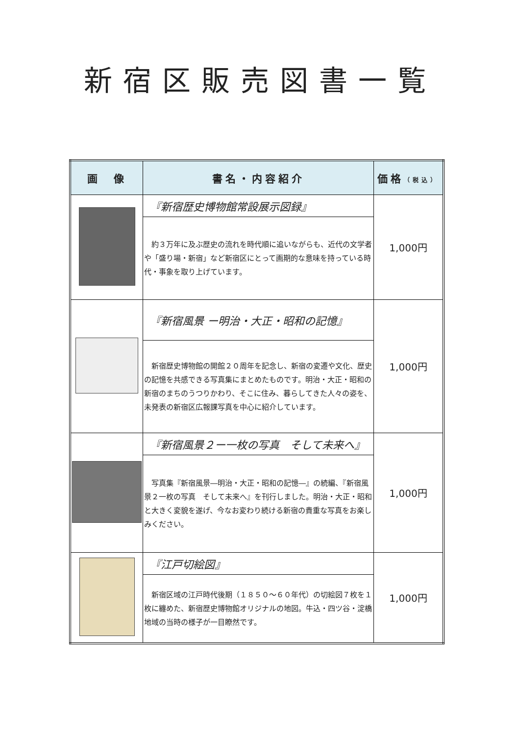新宿区販売図書一覧
| 画 像 | 書名・内容紹介 | 価格 （税込） |
| --- | --- | --- |
| | 『新宿歴史博物館常設展示図録』 | 1,000円 |
| | 約３万年に及ぶ歴史の流れを時代順に追いながらも、近代の文学者や「盛り場・新宿」など新宿区にとって画期的な意味を持っている時代・事象を取り上げています。 | |
| | 『新宿風景 ー明治・大正・昭和の記憶』 | 1,000円 |
| | 新宿歴史博物館の開館２０周年を記念し、新宿の変遷や文化、歴史の記憶を共感できる写真集にまとめたものです。明治・大正・昭和の新宿のまちのうつりかわり、そこに住み、暮らしてきた人々の姿を、未発表の新宿区広報課写真を中心に紹介しています。 | |
| | 『新宿風景２ー一枚の写真 そして未来へ』 | 1,000円 |
| | 写真集『新宿風景―明治・大正・昭和の記憶―』の続編、『新宿風景２一枚の写真 そして未来へ』を刊行しました。明治・大正・昭和と大きく変貌を遂げ、今なお変わり続ける新宿の貴重な写真をお楽しみください。 | |
| | 『江戸切絵図』 | 1,000円 |
| | 新宿区域の江戸時代後期（１８５０～６０年代）の切絵図７枚を１枚に纏めた、新宿歴史博物館オリジナルの地図。牛込・四ツ谷・淀橋地域の当時の様子が一目瞭然です。 | |